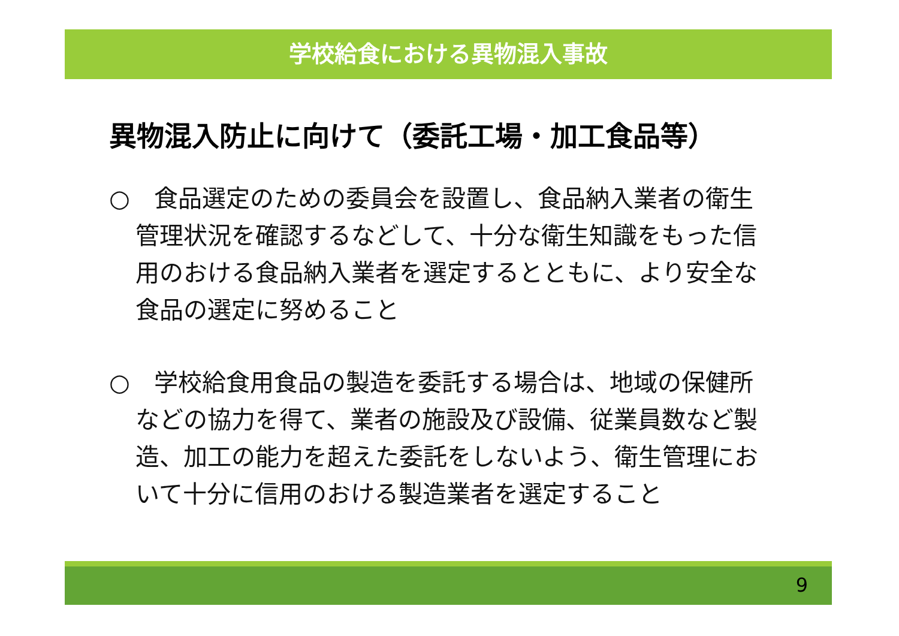学校給食における異物混入事故
異物混入防止に向けて（委託工場・加工食品等）
○　食品選定のための委員会を設置し、食品納入業者の衛生管理状況を確認するなどして、十分な衛生知識をもった信用のおける食品納入業者を選定するとともに、より安全な食品の選定に努めること
○　学校給食用食品の製造を委託する場合は、地域の保健所などの協力を得て、業者の施設及び設備、従業員数など製造、加工の能力を超えた委託をしないよう、衛生管理において十分に信用のおける製造業者を選定すること
9